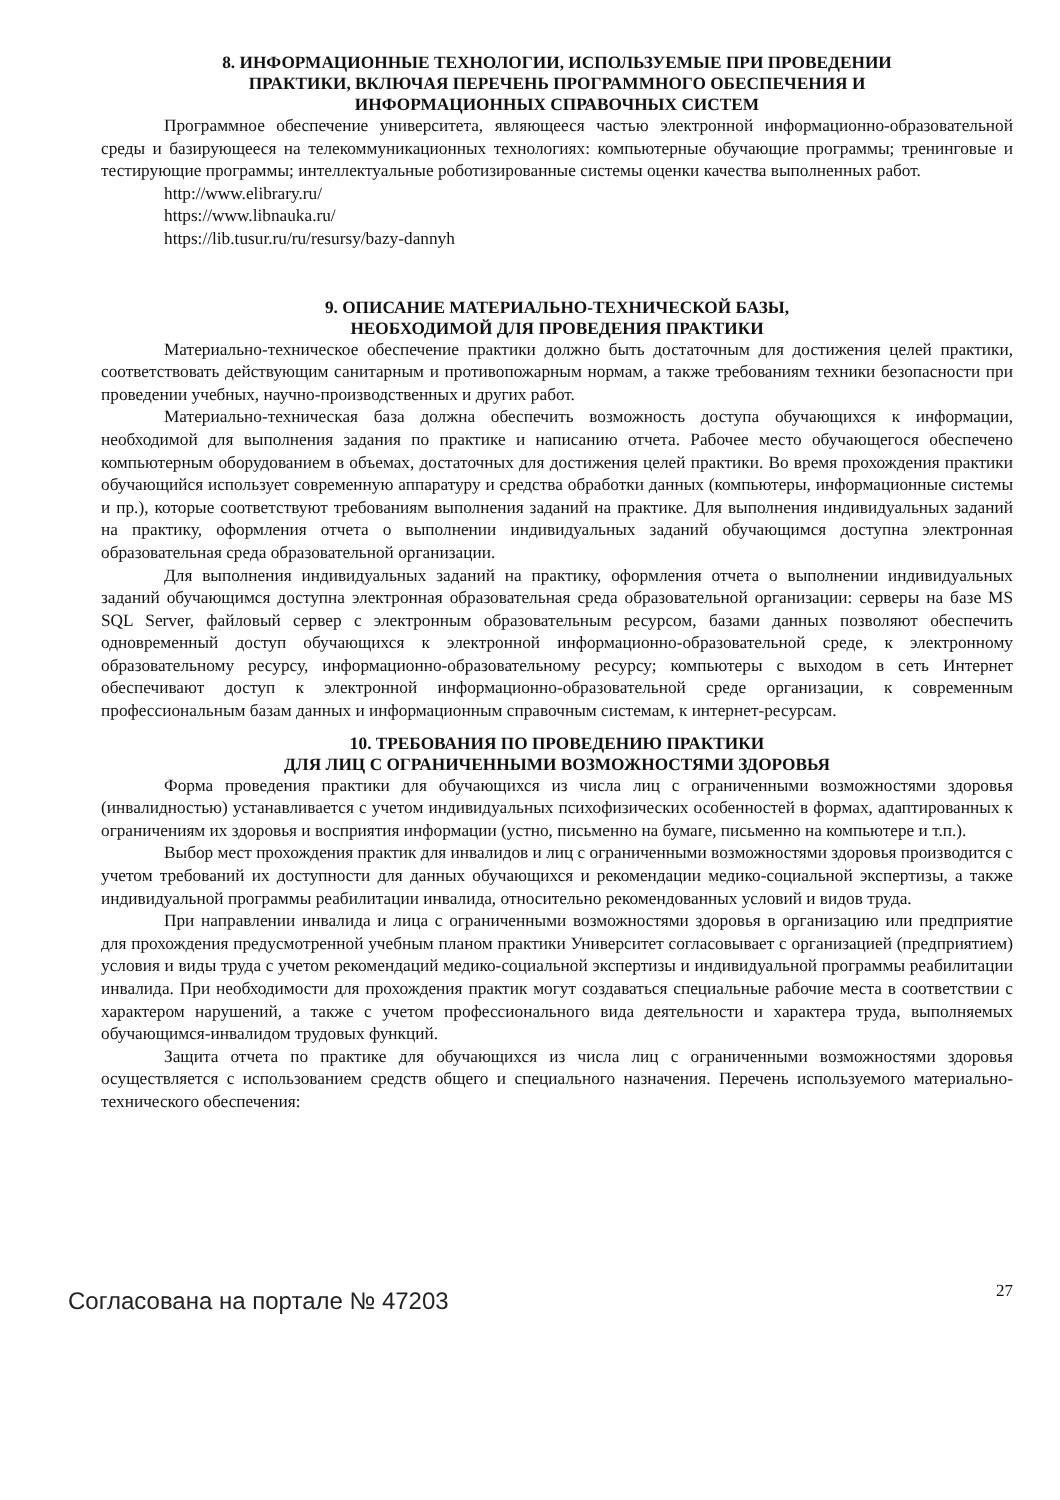8. ИНФОРМАЦИОННЫЕ ТЕХНОЛОГИИ, ИСПОЛЬЗУЕМЫЕ ПРИ ПРОВЕДЕНИИ
ПРАКТИКИ, ВКЛЮЧАЯ ПЕРЕЧЕНЬ ПРОГРАММНОГО ОБЕСПЕЧЕНИЯ И
ИНФОРМАЦИОННЫХ СПРАВОЧНЫХ СИСТЕМ
Программное обеспечение университета, являющееся частью электронной информационно-образовательной среды и базирующееся на телекоммуникационных технологиях: компьютерные обучающие программы; тренинговые и тестирующие программы; интеллектуальные роботизированные системы оценки качества выполненных работ.
http://www.elibrary.ru/
https://www.libnauka.ru/
https://lib.tusur.ru/ru/resursy/bazy-dannyh
9. ОПИСАНИЕ МАТЕРИАЛЬНО-ТЕХНИЧЕСКОЙ БАЗЫ,
НЕОБХОДИМОЙ ДЛЯ ПРОВЕДЕНИЯ ПРАКТИКИ
Материально-техническое обеспечение практики должно быть достаточным для достижения целей практики, соответствовать действующим санитарным и противопожарным нормам, а также требованиям техники безопасности при проведении учебных, научно-производственных и других работ.
Материально-техническая база должна обеспечить возможность доступа обучающихся к информации, необходимой для выполнения задания по практике и написанию отчета. Рабочее место обучающегося обеспечено компьютерным оборудованием в объемах, достаточных для достижения целей практики. Во время прохождения практики обучающийся использует современную аппаратуру и средства обработки данных (компьютеры, информационные системы и пр.), которые соответствуют требованиям выполнения заданий на практике. Для выполнения индивидуальных заданий на практику, оформления отчета о выполнении индивидуальных заданий обучающимся доступна электронная образовательная среда образовательной организации.
Для выполнения индивидуальных заданий на практику, оформления отчета о выполнении индивидуальных заданий обучающимся доступна электронная образовательная среда образовательной организации: серверы на базе MS SQL Server, файловый сервер с электронным образовательным ресурсом, базами данных позволяют обеспечить одновременный доступ обучающихся к электронной информационно-образовательной среде, к электронному образовательному ресурсу, информационно-образовательному ресурсу; компьютеры с выходом в сеть Интернет обеспечивают доступ к электронной информационно-образовательной среде организации, к современным профессиональным базам данных и информационным справочным системам, к интернет-ресурсам.
10. ТРЕБОВАНИЯ ПО ПРОВЕДЕНИЮ ПРАКТИКИ
ДЛЯ ЛИЦ С ОГРАНИЧЕННЫМИ ВОЗМОЖНОСТЯМИ ЗДОРОВЬЯ
Форма проведения практики для обучающихся из числа лиц с ограниченными возможностями здоровья (инвалидностью) устанавливается с учетом индивидуальных психофизических особенностей в формах, адаптированных к ограничениям их здоровья и восприятия информации (устно, письменно на бумаге, письменно на компьютере и т.п.).
Выбор мест прохождения практик для инвалидов и лиц с ограниченными возможностями здоровья производится с учетом требований их доступности для данных обучающихся и рекомендации медико-социальной экспертизы, а также индивидуальной программы реабилитации инвалида, относительно рекомендованных условий и видов труда.
При направлении инвалида и лица с ограниченными возможностями здоровья в организацию или предприятие для прохождения предусмотренной учебным планом практики Университет согласовывает с организацией (предприятием) условия и виды труда с учетом рекомендаций медико-социальной экспертизы и индивидуальной программы реабилитации инвалида. При необходимости для прохождения практик могут создаваться специальные рабочие места в соответствии с характером нарушений, а также с учетом профессионального вида деятельности и характера труда, выполняемых обучающимся-инвалидом трудовых функций.
Защита отчета по практике для обучающихся из числа лиц с ограниченными возможностями здоровья осуществляется с использованием средств общего и специального назначения. Перечень используемого материально-технического обеспечения:
Согласована на портале № 47203 27